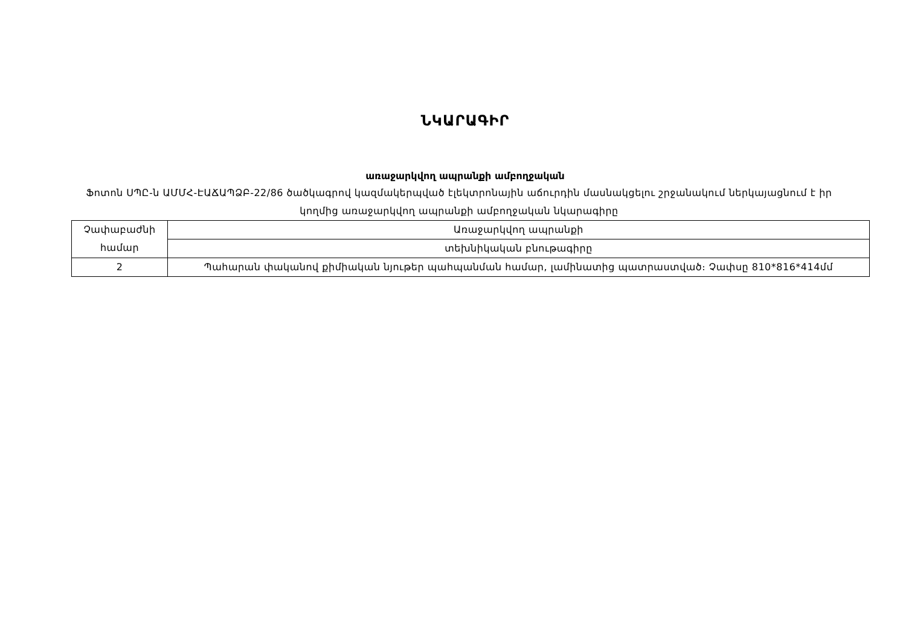ՆԿԱՐԱԳԻՐ
առաջարկվող ապրանքի ամբողջական
Ֆոտոն ՍՊԸ-ն ԱՄՄՀ-ԷԱՃԱՊՁԲ-22/86 ծածկագրով կազմակերպված էլեկտրոնային աճուրդին մասնակցելու շրջանակում ներկայացնում է իր կողմից առաջարկվող ապրանքի ամբողջական նկարագիրը
| Չափաբաժնի համար | Առաջարկվող ապրանքի |
| | տեխնիկական բնութագիրը |
| 2 | Պահարան փականով քիմիական նյութեր պահպանման համար, լամինատից պատրաստված։ Չափսը 810*816*414մմ |